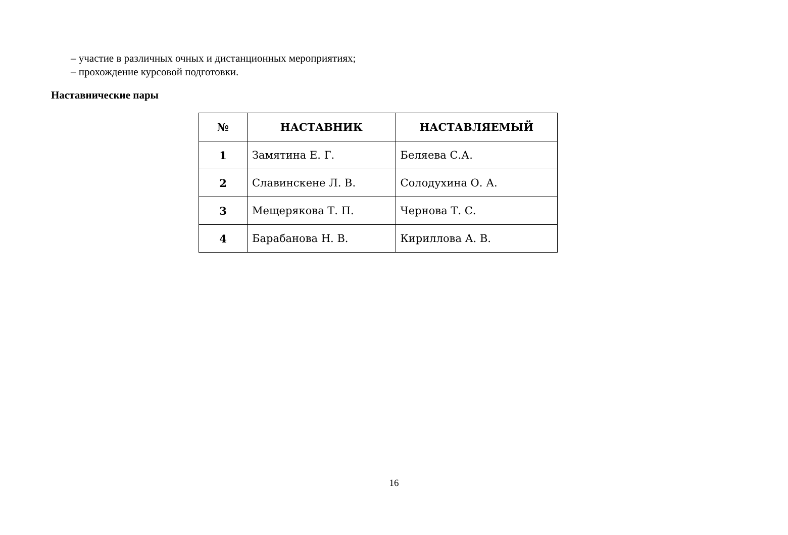– участие в различных очных и дистанционных мероприятиях;
– прохождение курсовой подготовки.
Наставнические пары
| № | НАСТАВНИК | НАСТАВЛЯЕМЫЙ |
| --- | --- | --- |
| 1 | Замятина Е. Г. | Беляева С.А. |
| 2 | Славинскене Л. В. | Солодухина О. А. |
| 3 | Мещерякова Т. П. | Чернова Т. С. |
| 4 | Барабанова Н. В. | Кириллова А. В. |
16